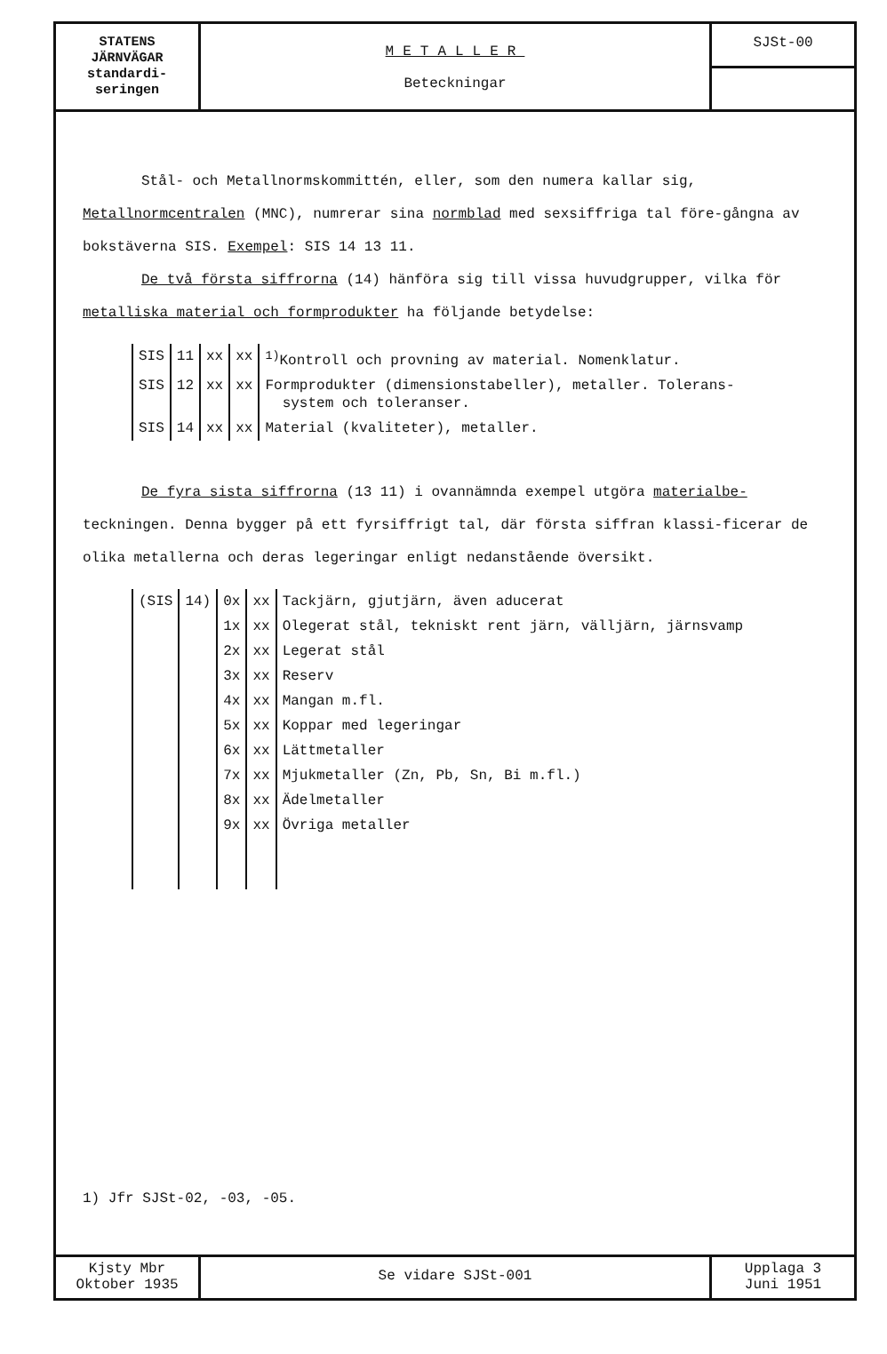STATENS
JÄRNVÄGAR
standardi-
seringen
METALLER
Beteckningar
SJSt-00
Stål- och Metallnormskommittén, eller, som den numera kallar sig, Metallnormcentralen (MNC), numrerar sina normblad med sexsiffriga tal före-gångna av bokstäverna SIS. Exempel: SIS 14 13 11.
De två första siffrorna (14) hänföra sig till vissa huvudgrupper, vilka för metalliska material och formprodukter ha följande betydelse:
| SIS | 11 | xx | xx | <sup>1)</sup> Kontroll och provning av material. Nomenklatur. |
| SIS | 12 | xx | xx | Formprodukter (dimensionstabeller), metaller. Tolerans- system och toleranser. |
| SIS | 14 | xx | xx | Material (kvaliteter), metaller. |
De fyra sista siffrorna (13 11) i ovannämnda exempel utgöra materialbe-teckningen. Denna bygger på ett fyrsiffrigt tal, där första siffran klassi-ficerar de olika metallerna och deras legeringar enligt nedanstående översikt.
| (SIS | 14) | 0x | xx | Tackjärn, gjutjärn, även aducerat |
| | | 1x | xx | Olegerat stål, tekniskt rent järn, välljärn, järnsvamp |
| | | 2x | xx | Legerat stål |
| | | 3x | xx | Reserv |
| | | 4x | xx | Mangan m.fl. |
| | | 5x | xx | Koppar med legeringar |
| | | 6x | xx | Lättmetaller |
| | | 7x | xx | Mjukmetaller (Zn, Pb, Sn, Bi m.fl.) |
| | | 8x | xx | Ädelmetaller |
| | | 9x | xx | Övriga metaller |
1) Jfr SJSt-02, -03, -05.
Kjsty Mbr
Oktober 1935
Se vidare SJSt-001
Upplaga 3
Juni 1951